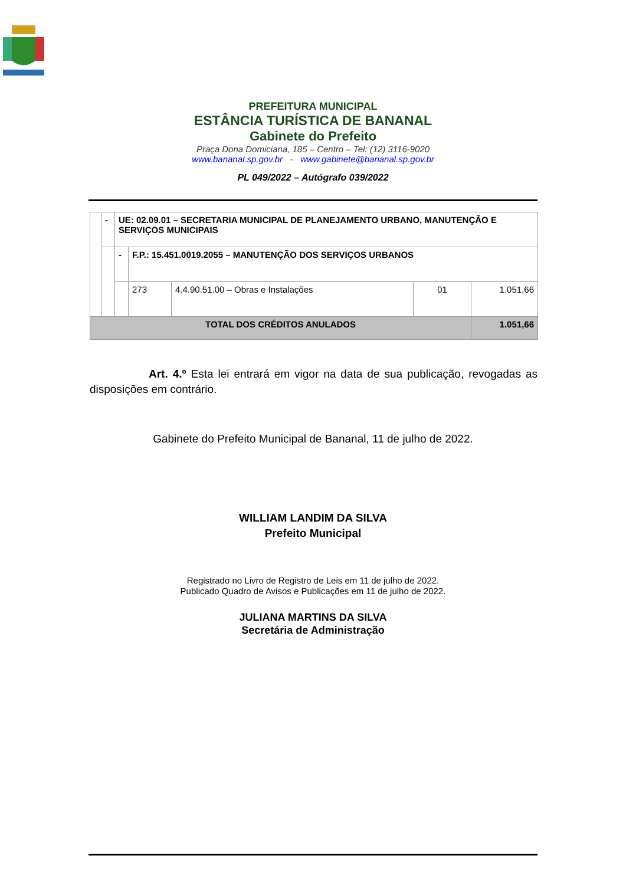PREFEITURA MUNICIPAL
ESTÂNCIA TURÍSTICA DE BANANAL
Gabinete do Prefeito
Praça Dona Domiciana, 185 – Centro – Tel: (12) 3116-9020
www.bananal.sp.gov.br - www.gabinete@bananal.sp.gov.br
PL 049/2022 – Autógrafo 039/2022
| | - | UE: 02.09.01 – SECRETARIA MUNICIPAL DE PLANEJAMENTO URBANO, MANUTENÇÃO E SERVIÇOS MUNICIPAIS | | | | |
| | | - | F.P.: 15.451.0019.2055 – MANUTENÇÃO DOS SERVIÇOS URBANOS | | | |
| | | | 273 | 4.4.90.51.00 – Obras e Instalações | 01 | 1.051,66 |
| TOTAL DOS CRÉDITOS ANULADOS | | | | | | 1.051,66 |
Art. 4.º Esta lei entrará em vigor na data de sua publicação, revogadas as disposições em contrário.
Gabinete do Prefeito Municipal de Bananal, 11 de julho de 2022.
WILLIAM LANDIM DA SILVA
Prefeito Municipal
Registrado no Livro de Registro de Leis em 11 de julho de 2022.
Publicado Quadro de Avisos e Publicações em 11 de julho de 2022.
JULIANA MARTINS DA SILVA
Secretária de Administração